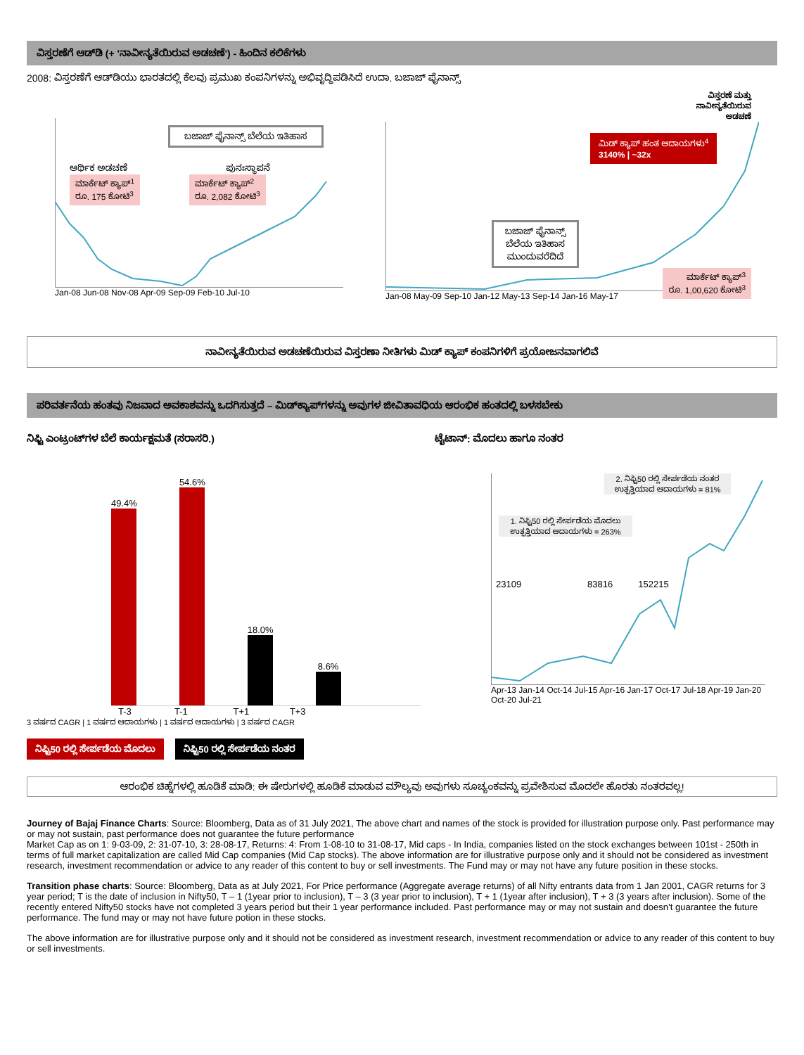ವಿಸ್ತರಣೆಗೆ ಆಡ್‌ಡಿ (+ 'ನಾವೀನ್ಯತೆಯಿರುವ ಅಡಚಣೆ') - ಹಿಂದಿನ ಕಲಿಕೆಗಳು
2008: ವಿಸ್ತರಣೆಗೆ ಆಡ್‌ಡಿಯು ಭಾರತದಲ್ಲಿ ಕೆಲವು ಪ್ರಮುಖ ಕಂಪನಿಗಳನ್ನು ಅಭಿವೃದ್ಧಿಪಡಿಸಿದೆ ಉದಾ. ಬಜಾಜ್ ಫೈನಾನ್ಸ್
ಬಜಾಜ್ ಫೈನಾನ್ಸ್ ಬೆಲೆಯ ಇತಿಹಾಸ
ಆರ್ಥಿಕ ಅಡಚಣೆ ಪುನಃಸ್ಥಾಪನೆ
ಮಾರ್ಕೆಟ್ ಕ್ಯಾಪ್<sup>1</sup>
ರೂ. 175 ಕೋಟಿ<sup>3</sup> ಮಾರ್ಕೆಟ್ ಕ್ಯಾಪ್<sup>2</sup>
ರೂ. 2,082 ಕೋಟಿ<sup>3</sup>
Jan-08 Jun-08 Nov-08 Apr-09 Sep-09 Feb-10 Jul-10
ವಿಸ್ತರಣೆ ಮತ್ತು
ನಾವೀನ್ಯತೆಯಿರುವ
ಅಡಚಣೆ
ಮಿಡ್ ಕ್ಯಾಪ್ ಹಂತ ಆದಾಯಗಳು<sup>4</sup>
3140% | ~32x
ಬಜಾಜ್ ಫೈನಾನ್ಸ್ ಬೆಲೆಯ ಇತಿಹಾಸ ಮುಂದುವರೆದಿದೆ
ಮಾರ್ಕೆಟ್ ಕ್ಯಾಪ್<sup>3</sup>
ರೂ. 1,00,620 ಕೋಟಿ<sup>3</sup>
Jan-08 May-09 Sep-10 Jan-12 May-13 Sep-14 Jan-16 May-17
ನಾವೀನ್ಯತೆಯಿರುವ ಅಡಚಣೆಯಿರುವ ವಿಸ್ತರಣಾ ನೀತಿಗಳು ಮಿಡ್ ಕ್ಯಾಪ್ ಕಂಪನಿಗಳಿಗೆ ಪ್ರಯೋಜನವಾಗಲಿವೆ
ಪರಿವರ್ತನೆಯ ಹಂತವು ನಿಜವಾದ ಅವಕಾಶವನ್ನು ಒದಗಿಸುತ್ತದೆ – ಮಿಡ್‌ಕ್ಯಾಪ್‌ಗಳನ್ನು ಅವುಗಳ ಜೀವಿತಾವಧಿಯ ಆರಂಭಿಕ ಹಂತದಲ್ಲಿ ಬಳಸಬೇಕು
ನಿಫ್ಟಿ ಎಂಟ್ರಂಟ್‌ಗಳ ಬೆಲೆ ಕಾರ್ಯಕ್ಷಮತೆ (ಸರಾಸರಿ.)
49.4%
54.6%
18.0%
8.6%
T-3 T-1 T+1 T+3
3 ವರ್ಷದ CAGR | 1 ವರ್ಷದ ಆದಾಯಗಳು | 1 ವರ್ಷದ ಆದಾಯಗಳು | 3 ವರ್ಷದ CAGR
ನಿಫ್ಟಿ50 ರಲ್ಲಿ ಸೇರ್ಪಡೆಯ ಮೊದಲು ನಿಫ್ಟಿ50 ರಲ್ಲಿ ಸೇರ್ಪಡೆಯ ನಂತರ
ಟೈಟಾನ್: ಮೊದಲು ಹಾಗೂ ನಂತರ
2. ನಿಫ್ಟಿ50 ರಲ್ಲಿ ಸೇರ್ಪಡೆಯ ನಂತರ ಉತ್ಪತ್ತಿಯಾದ ಆದಾಯಗಳು = 81%
1. ನಿಫ್ಟಿ50 ರಲ್ಲಿ ಸೇರ್ಪಡೆಯ ಮೊದಲು ಉತ್ಪತ್ತಿಯಾದ ಆದಾಯಗಳು = 263%
23109 83816 152215
Apr-13 Jan-14 Oct-14 Jul-15 Apr-16 Jan-17 Oct-17 Jul-18 Apr-19 Jan-20 Oct-20 Jul-21
ಆರಂಭಿಕ ಚಿಹ್ನೆಗಳಲ್ಲಿ ಹೂಡಿಕೆ ಮಾಡಿ: ಈ ಷೇರುಗಳಲ್ಲಿ ಹೂಡಿಕೆ ಮಾಡುವ ಮೌಲ್ಯವು ಅವುಗಳು ಸೂಚ್ಯಂಕವನ್ನು ಪ್ರವೇಶಿಸುವ ಮೊದಲೇ ಹೊರತು ನಂತರವಲ್ಲ!
Journey of Bajaj Finance Charts: Source: Bloomberg, Data as of 31 July 2021, The above chart and names of the stock is provided for illustration purpose only. Past performance may or may not sustain, past performance does not guarantee the future performance
Market Cap as on 1: 9-03-09, 2: 31-07-10, 3: 28-08-17, Returns: 4: From 1-08-10 to 31-08-17, Mid caps - In India, companies listed on the stock exchanges between 101st - 250th in terms of full market capitalization are called Mid Cap companies (Mid Cap stocks). The above information are for illustrative purpose only and it should not be considered as investment research, investment recommendation or advice to any reader of this content to buy or sell investments. The Fund may or may not have any future position in these stocks.
Transition phase charts: Source: Bloomberg, Data as at July 2021, For Price performance (Aggregate average returns) of all Nifty entrants data from 1 Jan 2001, CAGR returns for 3 year period; T is the date of inclusion in Nifty50, T – 1 (1year prior to inclusion), T – 3 (3 year prior to inclusion), T + 1 (1year after inclusion), T + 3 (3 years after inclusion). Some of the recently entered Nifty50 stocks have not completed 3 years period but their 1 year performance included. Past performance may or may not sustain and doesn’t guarantee the future performance. The fund may or may not have future potion in these stocks.
The above information are for illustrative purpose only and it should not be considered as investment research, investment recommendation or advice to any reader of this content to buy or sell investments.